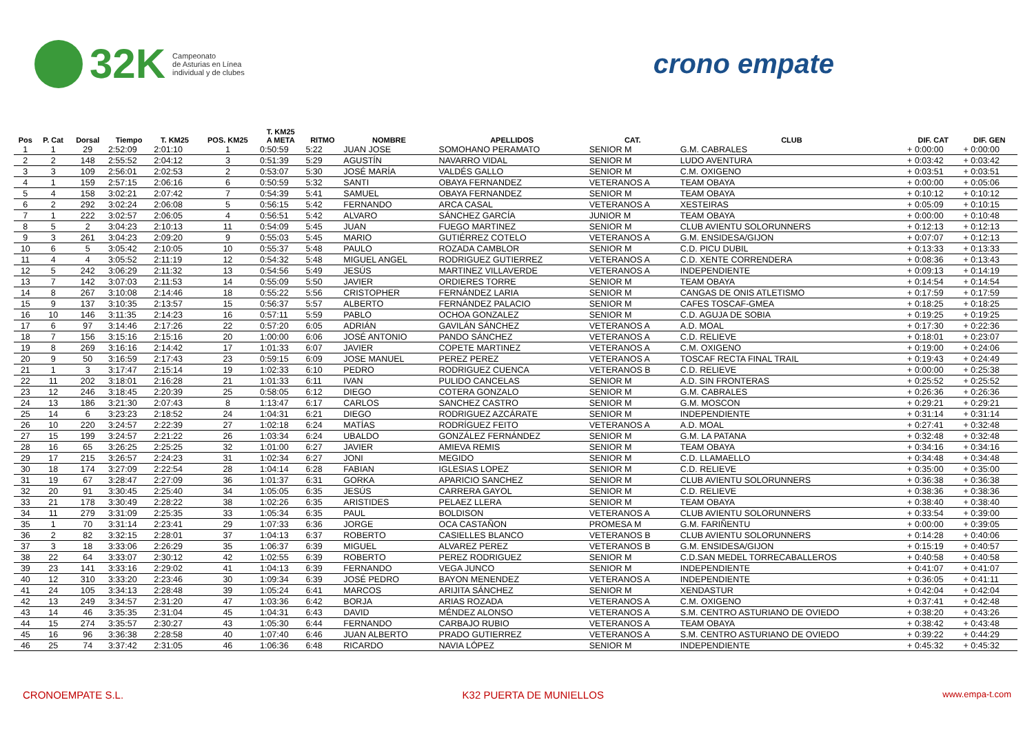32K Campeonato
de Asturias en Línea
individual y de clubes
crono empate
| | | | | | | T. KM25 | | | | | | | |
| --- | --- | --- | --- | --- | --- | --- | --- | --- | --- | --- | --- | --- | --- |
| Pos | P. Cat | Dorsal | Tiempo | T. KM25 | POS. KM25 | A META | RITMO | NOMBRE | APELLIDOS | CAT. | CLUB | DIF. CAT | DIF. GEN |
| 1 | 1 | 29 | 2:52:09 | 2:01:10 | 1 | 0:50:59 | 5:22 | JUAN JOSE | SOMOHANO PERAMATO | SENIOR M | G.M. CABRALES | + 0:00:00 | + 0:00:00 |
| 2 | 2 | 148 | 2:55:52 | 2:04:12 | 3 | 0:51:39 | 5:29 | AGUSTÍN | NAVARRO VIDAL | SENIOR M | LUDO AVENTURA | + 0:03:42 | + 0:03:42 |
| 3 | 3 | 109 | 2:56:01 | 2:02:53 | 2 | 0:53:07 | 5:30 | JOSÉ MARÍA | VALDÉS GALLO | SENIOR M | C.M. OXIGENO | + 0:03:51 | + 0:03:51 |
| 4 | 1 | 159 | 2:57:15 | 2:06:16 | 6 | 0:50:59 | 5:32 | SANTI | OBAYA FERNANDEZ | VETERANOS A | TEAM OBAYA | + 0:00:00 | + 0:05:06 |
| 5 | 4 | 158 | 3:02:21 | 2:07:42 | 7 | 0:54:39 | 5:41 | SAMUEL | OBAYA FERNANDEZ | SENIOR M | TEAM OBAYA | + 0:10:12 | + 0:10:12 |
| 6 | 2 | 292 | 3:02:24 | 2:06:08 | 5 | 0:56:15 | 5:42 | FERNANDO | ARCA CASAL | VETERANOS A | XESTEIRAS | + 0:05:09 | + 0:10:15 |
| 7 | 1 | 222 | 3:02:57 | 2:06:05 | 4 | 0:56:51 | 5:42 | ALVARO | SÁNCHEZ GARCÍA | JUNIOR M | TEAM OBAYA | + 0:00:00 | + 0:10:48 |
| 8 | 5 | 2 | 3:04:23 | 2:10:13 | 11 | 0:54:09 | 5:45 | JUAN | FUEGO MARTINEZ | SENIOR M | CLUB AVIENTU SOLORUNNERS | + 0:12:13 | + 0:12:13 |
| 9 | 3 | 261 | 3:04:23 | 2:09:20 | 9 | 0:55:03 | 5:45 | MARIO | GUTIÉRREZ COTELO | VETERANOS A | G.M. ENSIDESA/GIJON | + 0:07:07 | + 0:12:13 |
| 10 | 6 | 5 | 3:05:42 | 2:10:05 | 10 | 0:55:37 | 5:48 | PAULO | ROZADA CAMBLOR | SENIOR M | C.D. PICU DUBIL | + 0:13:33 | + 0:13:33 |
| 11 | 4 | 4 | 3:05:52 | 2:11:19 | 12 | 0:54:32 | 5:48 | MIGUEL ANGEL | RODRIGUEZ GUTIERREZ | VETERANOS A | C.D. XENTE CORRENDERA | + 0:08:36 | + 0:13:43 |
| 12 | 5 | 242 | 3:06:29 | 2:11:32 | 13 | 0:54:56 | 5:49 | JESÚS | MARTINEZ VILLAVERDE | VETERANOS A | INDEPENDIENTE | + 0:09:13 | + 0:14:19 |
| 13 | 7 | 142 | 3:07:03 | 2:11:53 | 14 | 0:55:09 | 5:50 | JAVIER | ORDIERES TORRE | SENIOR M | TEAM OBAYA | + 0:14:54 | + 0:14:54 |
| 14 | 8 | 267 | 3:10:08 | 2:14:46 | 18 | 0:55:22 | 5:56 | CRISTOPHER | FERNÁNDEZ LARIA | SENIOR M | CANGAS DE ONIS ATLETISMO | + 0:17:59 | + 0:17:59 |
| 15 | 9 | 137 | 3:10:35 | 2:13:57 | 15 | 0:56:37 | 5:57 | ALBERTO | FERNÁNDEZ PALACIO | SENIOR M | CAFES TOSCAF-GMEA | + 0:18:25 | + 0:18:25 |
| 16 | 10 | 146 | 3:11:35 | 2:14:23 | 16 | 0:57:11 | 5:59 | PABLO | OCHOA GONZALEZ | SENIOR M | C.D. AGUJA DE SOBIA | + 0:19:25 | + 0:19:25 |
| 17 | 6 | 97 | 3:14:46 | 2:17:26 | 22 | 0:57:20 | 6:05 | ADRIÁN | GAVILÁN SÁNCHEZ | VETERANOS A | A.D. MOAL | + 0:17:30 | + 0:22:36 |
| 18 | 7 | 156 | 3:15:16 | 2:15:16 | 20 | 1:00:00 | 6:06 | JOSÉ ANTONIO | PANDO SÁNCHEZ | VETERANOS A | C.D. RELIEVE | + 0:18:01 | + 0:23:07 |
| 19 | 8 | 269 | 3:16:16 | 2:14:42 | 17 | 1:01:33 | 6:07 | JAVIER | COPETE MARTINEZ | VETERANOS A | C.M. OXIGENO | + 0:19:00 | + 0:24:06 |
| 20 | 9 | 50 | 3:16:59 | 2:17:43 | 23 | 0:59:15 | 6:09 | JOSE MANUEL | PEREZ PEREZ | VETERANOS A | TOSCAF RECTA FINAL TRAIL | + 0:19:43 | + 0:24:49 |
| 21 | 1 | 3 | 3:17:47 | 2:15:14 | 19 | 1:02:33 | 6:10 | PEDRO | RODRIGUEZ CUENCA | VETERANOS B | C.D. RELIEVE | + 0:00:00 | + 0:25:38 |
| 22 | 11 | 202 | 3:18:01 | 2:16:28 | 21 | 1:01:33 | 6:11 | IVAN | PULIDO CANCELAS | SENIOR M | A.D. SIN FRONTERAS | + 0:25:52 | + 0:25:52 |
| 23 | 12 | 246 | 3:18:45 | 2:20:39 | 25 | 0:58:05 | 6:12 | DIEGO | COTERA GONZALO | SENIOR M | G.M. CABRALES | + 0:26:36 | + 0:26:36 |
| 24 | 13 | 186 | 3:21:30 | 2:07:43 | 8 | 1:13:47 | 6:17 | CARLOS | SANCHEZ CASTRO | SENIOR M | G.M. MOSCON | + 0:29:21 | + 0:29:21 |
| 25 | 14 | 6 | 3:23:23 | 2:18:52 | 24 | 1:04:31 | 6:21 | DIEGO | RODRIGUEZ AZCÁRATE | SENIOR M | INDEPENDIENTE | + 0:31:14 | + 0:31:14 |
| 26 | 10 | 220 | 3:24:57 | 2:22:39 | 27 | 1:02:18 | 6:24 | MATÍAS | RODRÍGUEZ FEITO | VETERANOS A | A.D. MOAL | + 0:27:41 | + 0:32:48 |
| 27 | 15 | 199 | 3:24:57 | 2:21:22 | 26 | 1:03:34 | 6:24 | UBALDO | GONZÁLEZ FERNÁNDEZ | SENIOR M | G.M. LA PATANA | + 0:32:48 | + 0:32:48 |
| 28 | 16 | 65 | 3:26:25 | 2:25:25 | 32 | 1:01:00 | 6:27 | JAVIER | AMIEVA REMIS | SENIOR M | TEAM OBAYA | + 0:34:16 | + 0:34:16 |
| 29 | 17 | 215 | 3:26:57 | 2:24:23 | 31 | 1:02:34 | 6:27 | JONI | MEGIDO | SENIOR M | C.D. LLAMAELLO | + 0:34:48 | + 0:34:48 |
| 30 | 18 | 174 | 3:27:09 | 2:22:54 | 28 | 1:04:14 | 6:28 | FABIAN | IGLESIAS LOPEZ | SENIOR M | C.D. RELIEVE | + 0:35:00 | + 0:35:00 |
| 31 | 19 | 67 | 3:28:47 | 2:27:09 | 36 | 1:01:37 | 6:31 | GORKA | APARICIO SANCHEZ | SENIOR M | CLUB AVIENTU SOLORUNNERS | + 0:36:38 | + 0:36:38 |
| 32 | 20 | 91 | 3:30:45 | 2:25:40 | 34 | 1:05:05 | 6:35 | JESÚS | CARRERA GAYOL | SENIOR M | C.D. RELIEVE | + 0:38:36 | + 0:38:36 |
| 33 | 21 | 178 | 3:30:49 | 2:28:22 | 38 | 1:02:26 | 6:35 | ARISTIDES | PELAEZ LLERA | SENIOR M | TEAM OBAYA | + 0:38:40 | + 0:38:40 |
| 34 | 11 | 279 | 3:31:09 | 2:25:35 | 33 | 1:05:34 | 6:35 | PAUL | BOLDISON | VETERANOS A | CLUB AVIENTU SOLORUNNERS | + 0:33:54 | + 0:39:00 |
| 35 | 1 | 70 | 3:31:14 | 2:23:41 | 29 | 1:07:33 | 6:36 | JORGE | OCA CASTAÑON | PROMESA M | G.M. FARIÑENTU | + 0:00:00 | + 0:39:05 |
| 36 | 2 | 82 | 3:32:15 | 2:28:01 | 37 | 1:04:13 | 6:37 | ROBERTO | CASIELLES BLANCO | VETERANOS B | CLUB AVIENTU SOLORUNNERS | + 0:14:28 | + 0:40:06 |
| 37 | 3 | 18 | 3:33:06 | 2:26:29 | 35 | 1:06:37 | 6:39 | MIGUEL | ALVAREZ PEREZ | VETERANOS B | G.M. ENSIDESA/GIJON | + 0:15:19 | + 0:40:57 |
| 38 | 22 | 64 | 3:33:07 | 2:30:12 | 42 | 1:02:55 | 6:39 | ROBERTO | PEREZ RODRIGUEZ | SENIOR M | C.D.SAN MEDEL TORRECABALLEROS | + 0:40:58 | + 0:40:58 |
| 39 | 23 | 141 | 3:33:16 | 2:29:02 | 41 | 1:04:13 | 6:39 | FERNANDO | VEGA JUNCO | SENIOR M | INDEPENDIENTE | + 0:41:07 | + 0:41:07 |
| 40 | 12 | 310 | 3:33:20 | 2:23:46 | 30 | 1:09:34 | 6:39 | JOSÉ PEDRO | BAYON MENENDEZ | VETERANOS A | INDEPENDIENTE | + 0:36:05 | + 0:41:11 |
| 41 | 24 | 105 | 3:34:13 | 2:28:48 | 39 | 1:05:24 | 6:41 | MARCOS | ARIJITA SÁNCHEZ | SENIOR M | XENDASTUR | + 0:42:04 | + 0:42:04 |
| 42 | 13 | 249 | 3:34:57 | 2:31:20 | 47 | 1:03:36 | 6:42 | BORJA | ARIAS ROZADA | VETERANOS A | C.M. OXIGENO | + 0:37:41 | + 0:42:48 |
| 43 | 14 | 46 | 3:35:35 | 2:31:04 | 45 | 1:04:31 | 6:43 | DAVID | MÉNDEZ ALONSO | VETERANOS A | S.M. CENTRO ASTURIANO DE OVIEDO | + 0:38:20 | + 0:43:26 |
| 44 | 15 | 274 | 3:35:57 | 2:30:27 | 43 | 1:05:30 | 6:44 | FERNANDO | CARBAJO RUBIO | VETERANOS A | TEAM OBAYA | + 0:38:42 | + 0:43:48 |
| 45 | 16 | 96 | 3:36:38 | 2:28:58 | 40 | 1:07:40 | 6:46 | JUAN ALBERTO | PRADO GUTIERREZ | VETERANOS A | S.M. CENTRO ASTURIANO DE OVIEDO | + 0:39:22 | + 0:44:29 |
| 46 | 25 | 74 | 3:37:42 | 2:31:05 | 46 | 1:06:36 | 6:48 | RICARDO | NAVIA LÓPEZ | SENIOR M | INDEPENDIENTE | + 0:45:32 | + 0:45:32 |
CRONOEMPATE S.L. K32 PUERTA DE MUNIELLOS www.empa-t.com